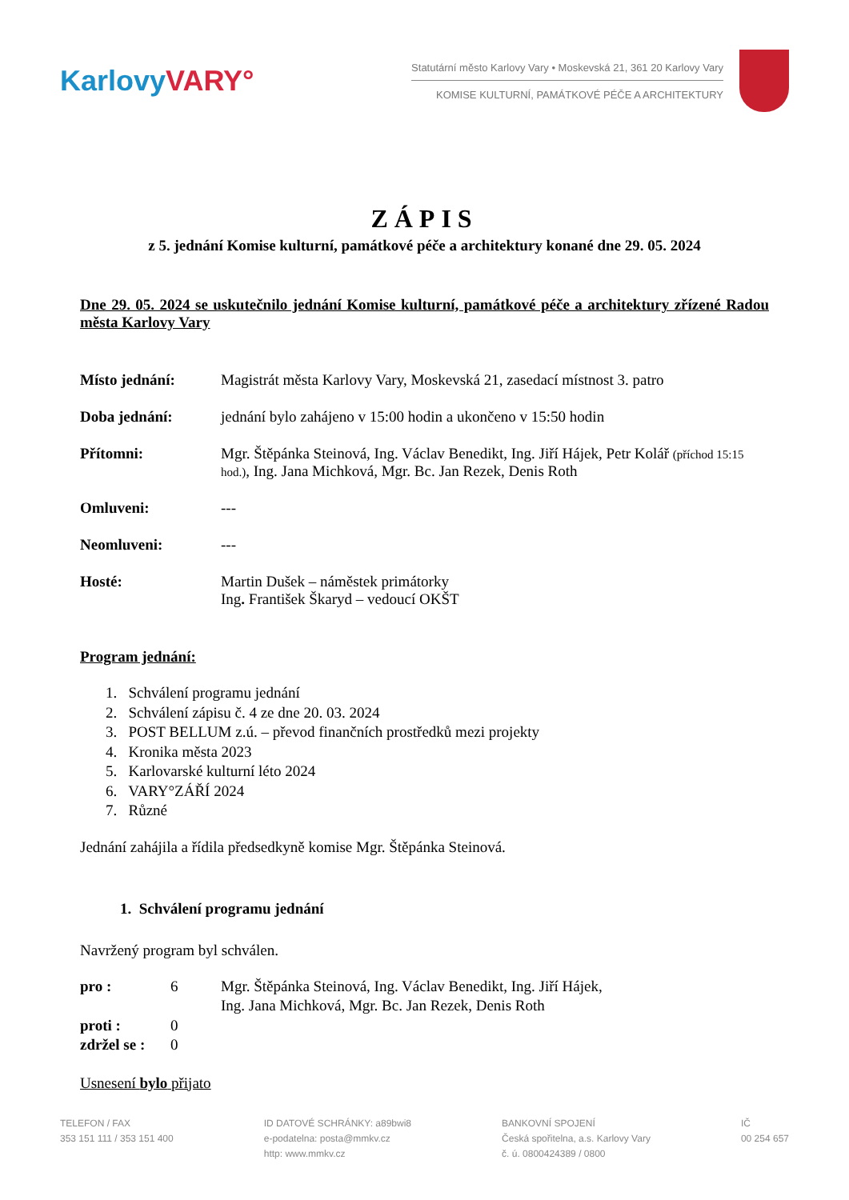Karlovy VARY°
Statutární město Karlovy Vary • Moskevská 21, 361 20 Karlovy Vary
KOMISE KULTURNÍ, PAMÁTKOVÉ PÉČE A ARCHITEKTURY
ZÁPIS
z 5. jednání Komise kulturní, památkové péče a architektury konané dne 29. 05. 2024
Dne 29. 05. 2024 se uskutečnilo jednání Komise kulturní, památkové péče a architektury zřízené Radou města Karlovy Vary
Místo jednání: Magistrát města Karlovy Vary, Moskevská 21, zasedací místnost 3. patro
Doba jednání: jednání bylo zahájeno v 15:00 hodin a ukončeno v 15:50 hodin
Přítomni: Mgr. Štěpánka Steinová, Ing. Václav Benedikt, Ing. Jiří Hájek, Petr Kolář (příchod 15:15 hod.), Ing. Jana Michková, Mgr. Bc. Jan Rezek, Denis Roth
Omluveni: ---
Neomluveni: ---
Hosté: Martin Dušek – náměstek primátorky
Ing. František Škaryd – vedoucí OKŠT
Program jednání:
1. Schválení programu jednání
2. Schválení zápisu č. 4 ze dne 20. 03. 2024
3. POST BELLUM z.ú. – převod finančních prostředků mezi projekty
4. Kronika města 2023
5. Karlovarské kulturní léto 2024
6. VARY°ZÁŘÍ 2024
7. Různé
Jednání zahájila a řídila předsedkyně komise Mgr. Štěpánka Steinová.
1. Schválení programu jednání
Navržený program byl schválen.
pro : 6 Mgr. Štěpánka Steinová, Ing. Václav Benedikt, Ing. Jiří Hájek,
Ing. Jana Michková, Mgr. Bc. Jan Rezek, Denis Roth
proti : 0
zdržel se : 0
Usnesení bylo přijato
TELEFON / FAX
353 151 111 / 353 151 400
ID DATOVÉ SCHRÁNKY: a89bwi8
e-podatelna: posta@mmkv.cz
http: www.mmkv.cz
BANKOVNÍ SPOJENÍ
Česká spořitelna, a.s. Karlovy Vary
č. ú. 0800424389 / 0800
IČ
00 254 657